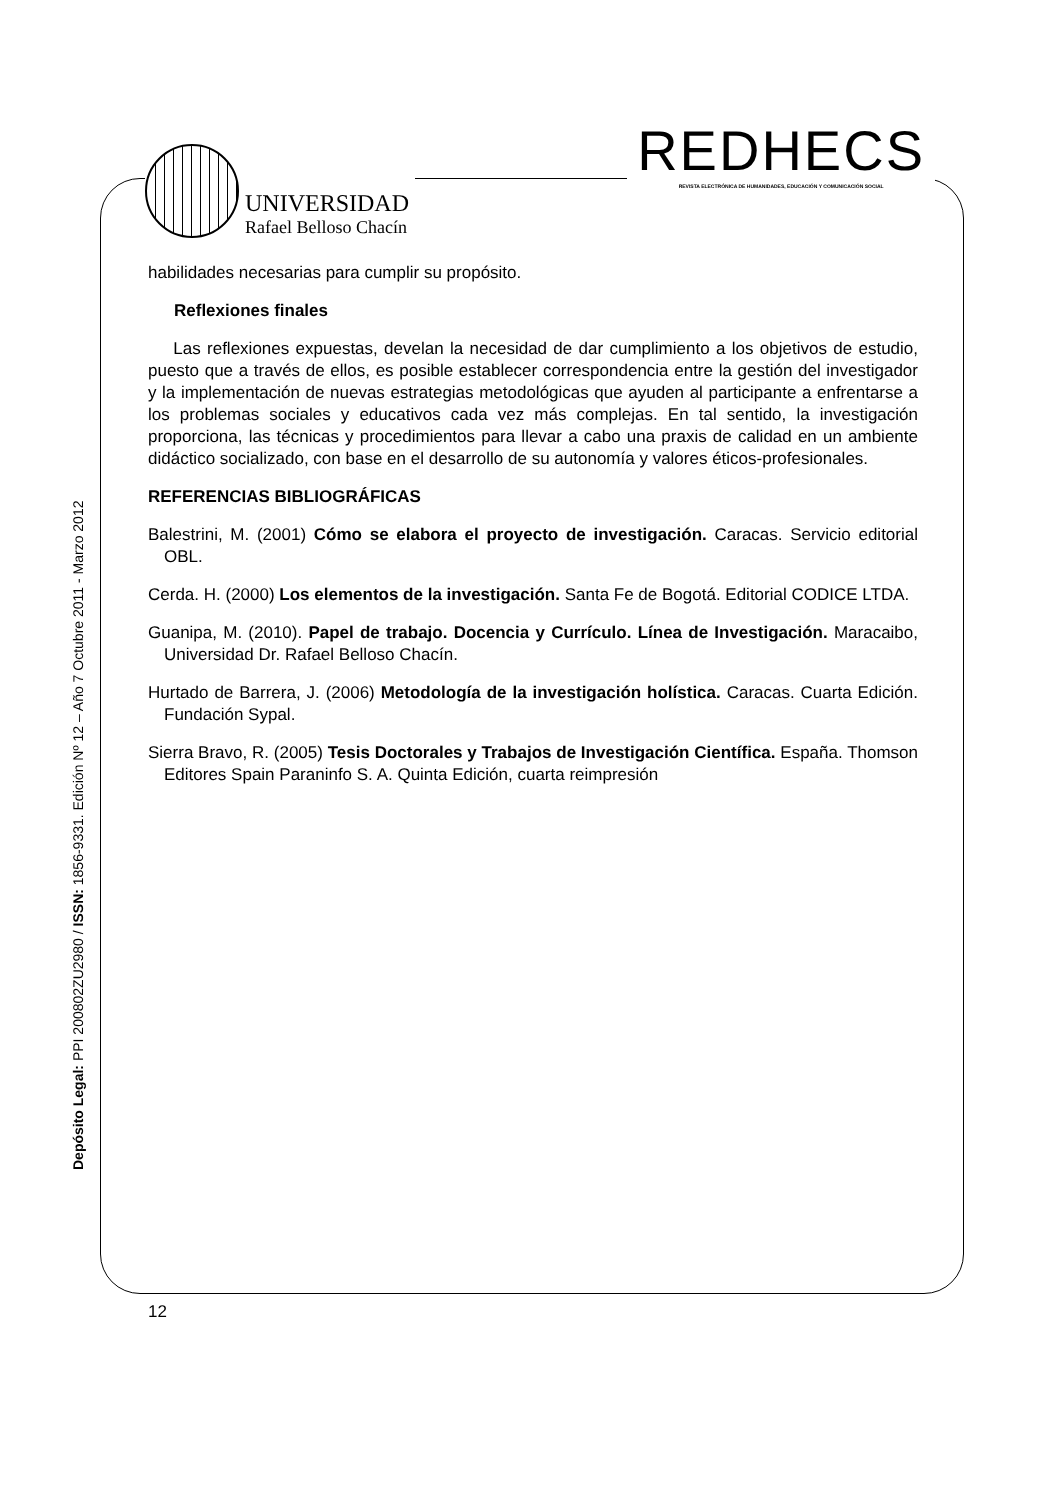UNIVERSIDAD
Rafael Belloso Chacín
REDHECS
REVISTA ELECTRÓNICA DE HUMANIDADES, EDUCACIÓN Y COMUNICACIÓN SOCIAL
habilidades necesarias para cumplir su propósito.
Reflexiones finales
Las reflexiones expuestas, develan la necesidad de dar cumplimiento a los objetivos de estudio, puesto que a través de ellos, es posible establecer correspondencia entre la gestión del investigador y la implementación de nuevas estrategias metodológicas que ayuden al participante a enfrentarse a los problemas sociales y educativos cada vez más complejas. En tal sentido, la investigación proporciona, las técnicas y procedimientos para llevar a cabo una praxis de calidad en un ambiente didáctico socializado, con base en el desarrollo de su autonomía y valores éticos-profesionales.
REFERENCIAS BIBLIOGRÁFICAS
Balestrini, M. (2001) Cómo se elabora el proyecto de investigación. Caracas. Servicio editorial OBL.
Cerda. H. (2000) Los elementos de la investigación. Santa Fe de Bogotá. Editorial CODICE LTDA.
Guanipa, M. (2010). Papel de trabajo. Docencia y Currículo. Línea de Investigación. Maracaibo, Universidad Dr. Rafael Belloso Chacín.
Hurtado de Barrera, J. (2006) Metodología de la investigación holística. Caracas. Cuarta Edición. Fundación Sypal.
Sierra Bravo, R. (2005) Tesis Doctorales y Trabajos de Investigación Científica. España. Thomson Editores Spain Paraninfo S. A. Quinta Edición, cuarta reimpresión
Depósito Legal: PPI 200802ZU2980 / ISSN: 1856-9331. Edición Nº 12 – Año 7 Octubre 2011 - Marzo 2012
12